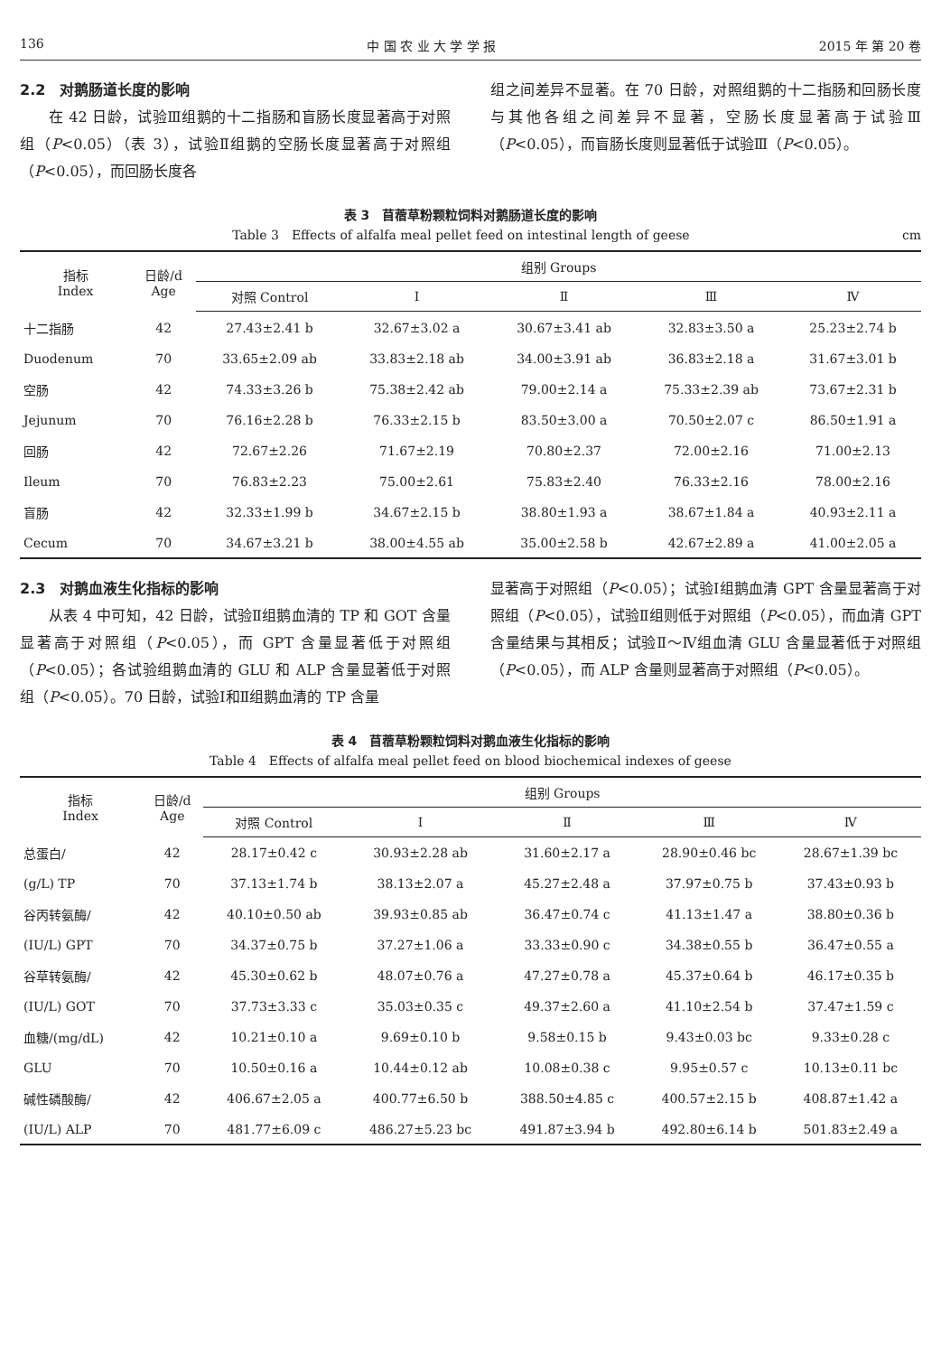136 中 国 农 业 大 学 学 报 2015 年 第 20 卷
2.2　对鹅肠道长度的影响
在 42 日龄，试验Ⅲ组鹅的十二指肠和盲肠长度显著高于对照组（P<0.05）（表 3），试验Ⅱ组鹅的空肠长度显著高于对照组（P<0.05），而回肠长度各
组之间差异不显著。在 70 日龄，对照组鹅的十二指肠和回肠长度与其他各组之间差异不显著，空肠长度显著高于试验Ⅲ（P<0.05），而盲肠长度则显著低于试验Ⅲ（P<0.05）。
表 3　苜蓿草粉颗粒饲料对鹅肠道长度的影响
Table 3　Effects of alfalfa meal pellet feed on intestinal length of geese cm
| 指标 Index | 日龄/d Age | 组别 Groups | | | | |
| --- | --- | --- | --- | --- | --- | --- |
| | | 对照 Control | Ⅰ | Ⅱ | Ⅲ | Ⅳ |
| 十二指肠 | 42 | 27.43±2.41 b | 32.67±3.02 a | 30.67±3.41 ab | 32.83±3.50 a | 25.23±2.74 b |
| Duodenum | 70 | 33.65±2.09 ab | 33.83±2.18 ab | 34.00±3.91 ab | 36.83±2.18 a | 31.67±3.01 b |
| 空肠 | 42 | 74.33±3.26 b | 75.38±2.42 ab | 79.00±2.14 a | 75.33±2.39 ab | 73.67±2.31 b |
| Jejunum | 70 | 76.16±2.28 b | 76.33±2.15 b | 83.50±3.00 a | 70.50±2.07 c | 86.50±1.91 a |
| 回肠 | 42 | 72.67±2.26 | 71.67±2.19 | 70.80±2.37 | 72.00±2.16 | 71.00±2.13 |
| Ileum | 70 | 76.83±2.23 | 75.00±2.61 | 75.83±2.40 | 76.33±2.16 | 78.00±2.16 |
| 盲肠 | 42 | 32.33±1.99 b | 34.67±2.15 b | 38.80±1.93 a | 38.67±1.84 a | 40.93±2.11 a |
| Cecum | 70 | 34.67±3.21 b | 38.00±4.55 ab | 35.00±2.58 b | 42.67±2.89 a | 41.00±2.05 a |
2.3　对鹅血液生化指标的影响
从表 4 中可知，42 日龄，试验Ⅱ组鹅血清的 TP 和 GOT 含量显著高于对照组（P<0.05），而 GPT 含量显著低于对照组（P<0.05）；各试验组鹅血清的 GLU 和 ALP 含量显著低于对照组（P<0.05）。70 日龄，试验Ⅰ和Ⅱ组鹅血清的 TP 含量
显著高于对照组（P<0.05）；试验Ⅰ组鹅血清 GPT 含量显著高于对照组（P<0.05），试验Ⅱ组则低于对照组（P<0.05），而血清 GPT 含量结果与其相反；试验Ⅱ～Ⅳ组血清 GLU 含量显著低于对照组（P<0.05），而 ALP 含量则显著高于对照组（P<0.05）。
表 4　苜蓿草粉颗粒饲料对鹅血液生化指标的影响
Table 4　Effects of alfalfa meal pellet feed on blood biochemical indexes of geese
| 指标 Index | 日龄/d Age | 组别 Groups | | | | |
| --- | --- | --- | --- | --- | --- | --- |
| | | 对照 Control | Ⅰ | Ⅱ | Ⅲ | Ⅳ |
| 总蛋白/ | 42 | 28.17±0.42 c | 30.93±2.28 ab | 31.60±2.17 a | 28.90±0.46 bc | 28.67±1.39 bc |
| (g/L) TP | 70 | 37.13±1.74 b | 38.13±2.07 a | 45.27±2.48 a | 37.97±0.75 b | 37.43±0.93 b |
| 谷丙转氨酶/ | 42 | 40.10±0.50 ab | 39.93±0.85 ab | 36.47±0.74 c | 41.13±1.47 a | 38.80±0.36 b |
| (IU/L) GPT | 70 | 34.37±0.75 b | 37.27±1.06 a | 33.33±0.90 c | 34.38±0.55 b | 36.47±0.55 a |
| 谷草转氨酶/ | 42 | 45.30±0.62 b | 48.07±0.76 a | 47.27±0.78 a | 45.37±0.64 b | 46.17±0.35 b |
| (IU/L) GOT | 70 | 37.73±3.33 c | 35.03±0.35 c | 49.37±2.60 a | 41.10±2.54 b | 37.47±1.59 c |
| 血糖/(mg/dL) | 42 | 10.21±0.10 a | 9.69±0.10 b | 9.58±0.15 b | 9.43±0.03 bc | 9.33±0.28 c |
| GLU | 70 | 10.50±0.16 a | 10.44±0.12 ab | 10.08±0.38 c | 9.95±0.57 c | 10.13±0.11 bc |
| 碱性磷酸酶/ | 42 | 406.67±2.05 a | 400.77±6.50 b | 388.50±4.85 c | 400.57±2.15 b | 408.87±1.42 a |
| (IU/L) ALP | 70 | 481.77±6.09 c | 486.27±5.23 bc | 491.87±3.94 b | 492.80±6.14 b | 501.83±2.49 a |